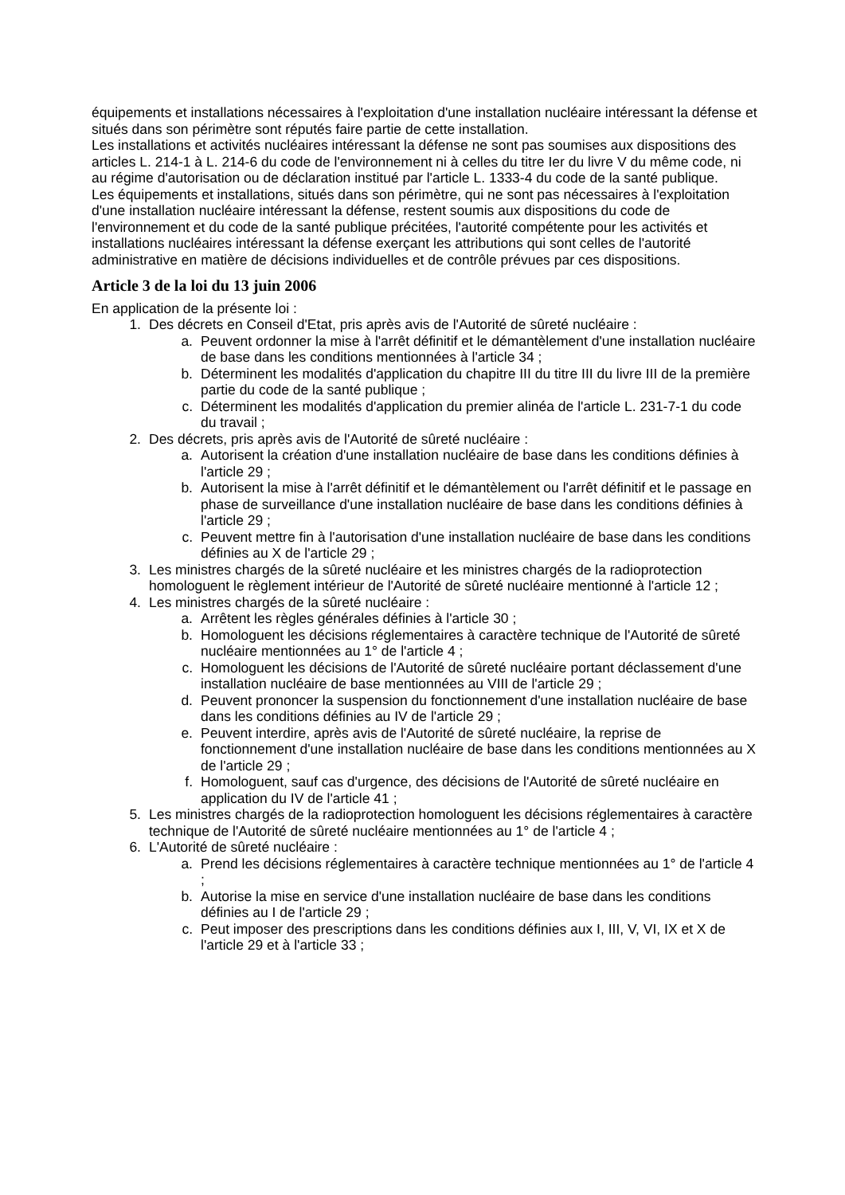équipements et installations nécessaires à l'exploitation d'une installation nucléaire intéressant la défense et situés dans son périmètre sont réputés faire partie de cette installation.
Les installations et activités nucléaires intéressant la défense ne sont pas soumises aux dispositions des articles L. 214-1 à L. 214-6 du code de l'environnement ni à celles du titre Ier du livre V du même code, ni au régime d'autorisation ou de déclaration institué par l'article L. 1333-4 du code de la santé publique.
Les équipements et installations, situés dans son périmètre, qui ne sont pas nécessaires à l'exploitation d'une installation nucléaire intéressant la défense, restent soumis aux dispositions du code de l'environnement et du code de la santé publique précitées, l'autorité compétente pour les activités et installations nucléaires intéressant la défense exerçant les attributions qui sont celles de l'autorité administrative en matière de décisions individuelles et de contrôle prévues par ces dispositions.
Article 3 de la loi du 13 juin 2006
En application de la présente loi :
1. Des décrets en Conseil d'Etat, pris après avis de l'Autorité de sûreté nucléaire :
a. Peuvent ordonner la mise à l'arrêt définitif et le démantèlement d'une installation nucléaire de base dans les conditions mentionnées à l'article 34 ;
b. Déterminent les modalités d'application du chapitre III du titre III du livre III de la première partie du code de la santé publique ;
c. Déterminent les modalités d'application du premier alinéa de l'article L. 231-7-1 du code du travail ;
2. Des décrets, pris après avis de l'Autorité de sûreté nucléaire :
a. Autorisent la création d'une installation nucléaire de base dans les conditions définies à l'article 29 ;
b. Autorisent la mise à l'arrêt définitif et le démantèlement ou l'arrêt définitif et le passage en phase de surveillance d'une installation nucléaire de base dans les conditions définies à l'article 29 ;
c. Peuvent mettre fin à l'autorisation d'une installation nucléaire de base dans les conditions définies au X de l'article 29 ;
3. Les ministres chargés de la sûreté nucléaire et les ministres chargés de la radioprotection homologuent le règlement intérieur de l'Autorité de sûreté nucléaire mentionné à l'article 12 ;
4. Les ministres chargés de la sûreté nucléaire :
a. Arrêtent les règles générales définies à l'article 30 ;
b. Homologuent les décisions réglementaires à caractère technique de l'Autorité de sûreté nucléaire mentionnées au 1° de l'article 4 ;
c. Homologuent les décisions de l'Autorité de sûreté nucléaire portant déclassement d'une installation nucléaire de base mentionnées au VIII de l'article 29 ;
d. Peuvent prononcer la suspension du fonctionnement d'une installation nucléaire de base dans les conditions définies au IV de l'article 29 ;
e. Peuvent interdire, après avis de l'Autorité de sûreté nucléaire, la reprise de fonctionnement d'une installation nucléaire de base dans les conditions mentionnées au X de l'article 29 ;
f. Homologuent, sauf cas d'urgence, des décisions de l'Autorité de sûreté nucléaire en application du IV de l'article 41 ;
5. Les ministres chargés de la radioprotection homologuent les décisions réglementaires à caractère technique de l'Autorité de sûreté nucléaire mentionnées au 1° de l'article 4 ;
6. L'Autorité de sûreté nucléaire :
a. Prend les décisions réglementaires à caractère technique mentionnées au 1° de l'article 4 ;
b. Autorise la mise en service d'une installation nucléaire de base dans les conditions définies au I de l'article 29 ;
c. Peut imposer des prescriptions dans les conditions définies aux I, III, V, VI, IX et X de l'article 29 et à l'article 33 ;